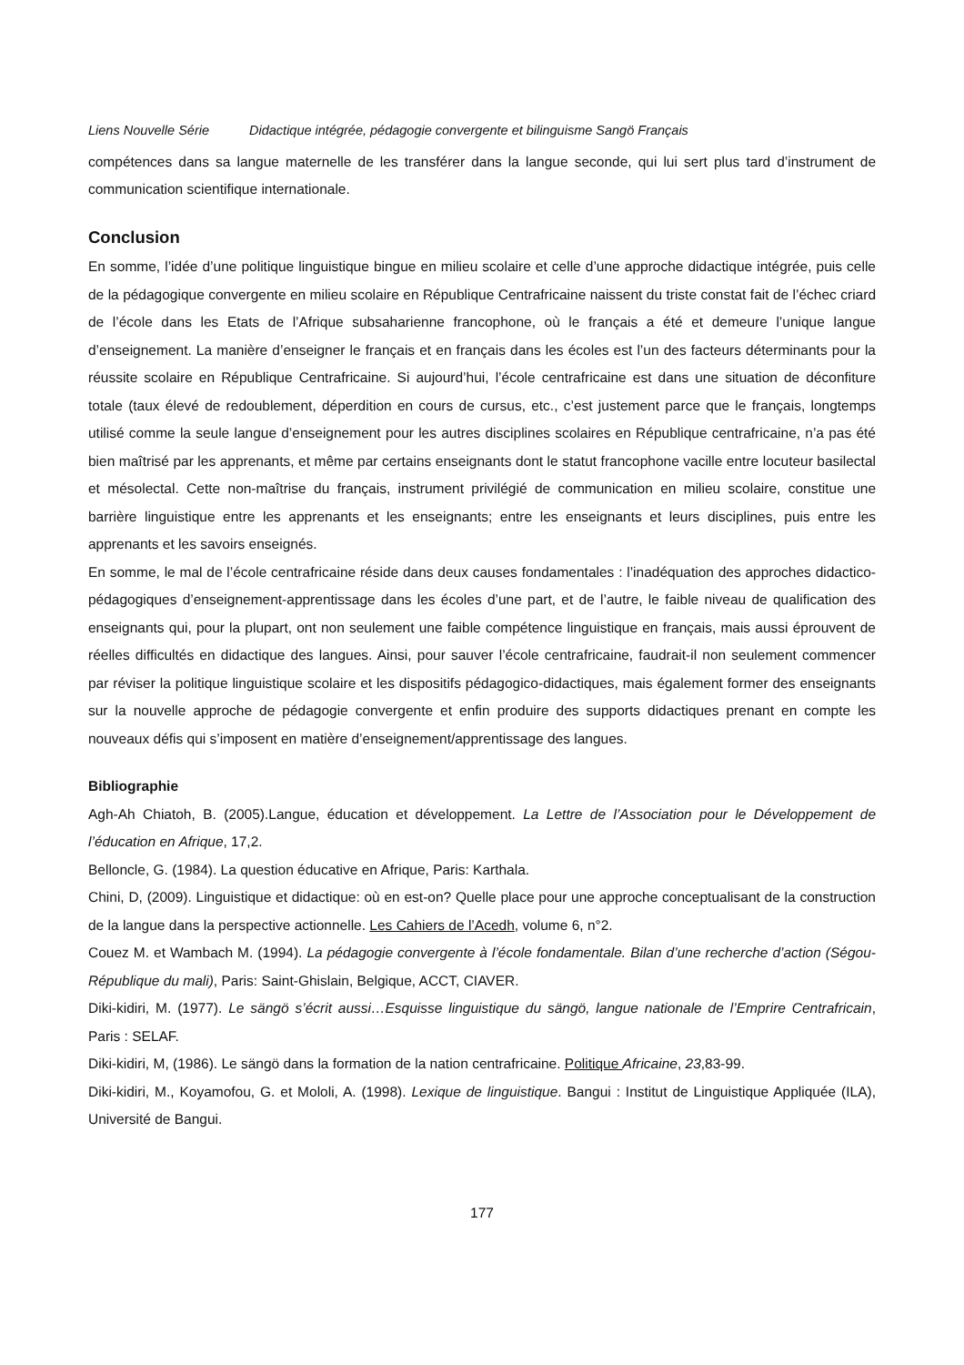Liens Nouvelle Série Didactique intégrée, pédagogie convergente et bilinguisme Sangö Français
compétences dans sa langue maternelle de les transférer dans la langue seconde, qui lui sert plus tard d’instrument de communication scientifique internationale.
Conclusion
En somme, l’idée d’une politique linguistique bingue en milieu scolaire et celle d’une approche didactique intégrée, puis celle de la pédagogique convergente en milieu scolaire en République Centrafricaine naissent du triste constat fait de l’échec criard de l’école dans les Etats de l’Afrique subsaharienne francophone, où le français a été et demeure l’unique langue d’enseignement. La manière d’enseigner le français et en français dans les écoles est l’un des facteurs déterminants pour la réussite scolaire en République Centrafricaine. Si aujourd’hui, l’école centrafricaine est dans une situation de déconfiture totale (taux élevé de redoublement, déperdition en cours de cursus, etc., c’est justement parce que le français, longtemps utilisé comme la seule langue d’enseignement pour les autres disciplines scolaires en République centrafricaine, n’a pas été bien maîtrisé par les apprenants, et même par certains enseignants dont le statut francophone vacille entre locuteur basilectal et mésolectal. Cette non-maîtrise du français, instrument privilégié de communication en milieu scolaire, constitue une barrière linguistique entre les apprenants et les enseignants; entre les enseignants et leurs disciplines, puis entre les apprenants et les savoirs enseignés.
En somme, le mal de l’école centrafricaine réside dans deux causes fondamentales : l’inadéquation des approches didactico-pédagogiques d’enseignement-apprentissage dans les écoles d’une part, et de l’autre, le faible niveau de qualification des enseignants qui, pour la plupart, ont non seulement une faible compétence linguistique en français, mais aussi éprouvent de réelles difficultés en didactique des langues. Ainsi, pour sauver l’école centrafricaine, faudrait-il non seulement commencer par réviser la politique linguistique scolaire et les dispositifs pédagogico-didactiques, mais également former des enseignants sur la nouvelle approche de pédagogie convergente et enfin produire des supports didactiques prenant en compte les nouveaux défis qui s’imposent en matière d’enseignement/apprentissage des langues.
Bibliographie
Agh-Ah Chiatoh, B. (2005).Langue, éducation et développement. La Lettre de l’Association pour le Développement de l’éducation en Afrique, 17,2.
Belloncle, G. (1984). La question éducative en Afrique, Paris: Karthala.
Chini, D, (2009). Linguistique et didactique: où en est-on? Quelle place pour une approche conceptualisant de la construction de la langue dans la perspective actionnelle. Les Cahiers de l’Acedh, volume 6, n°2.
Couez M. et Wambach M. (1994). La pédagogie convergente à l’école fondamentale. Bilan d’une recherche d’action (Ségou-République du mali), Paris: Saint-Ghislain, Belgique, ACCT, CIAVER.
Diki-kidiri, M. (1977). Le sängö s’écrit aussi…Esquisse linguistique du sängö, langue nationale de l’Emprire Centrafricain, Paris : SELAF.
Diki-kidiri, M, (1986). Le sängö dans la formation de la nation centrafricaine. Politique Africaine, 23,83-99.
Diki-kidiri, M., Koyamofou, G. et Mololi, A. (1998). Lexique de linguistique. Bangui : Institut de Linguistique Appliquée (ILA), Université de Bangui.
177